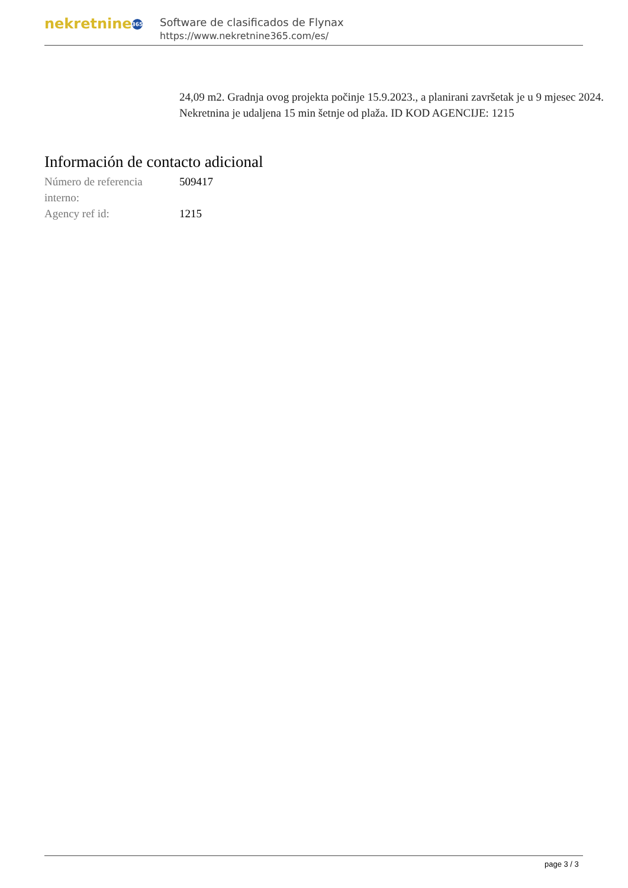nekretnine 365
Software de clasificados de Flynax
https://www.nekretnine365.com/es/
24,09 m2. Gradnja ovog projekta počinje 15.9.2023., a planirani završetak je u 9 mjesec 2024. Nekretnina je udaljena 15 min šetnje od plaža. ID KOD AGENCIJE: 1215
Información de contacto adicional
Número de referencia interno:
509417
Agency ref id: 1215
page 3 / 3